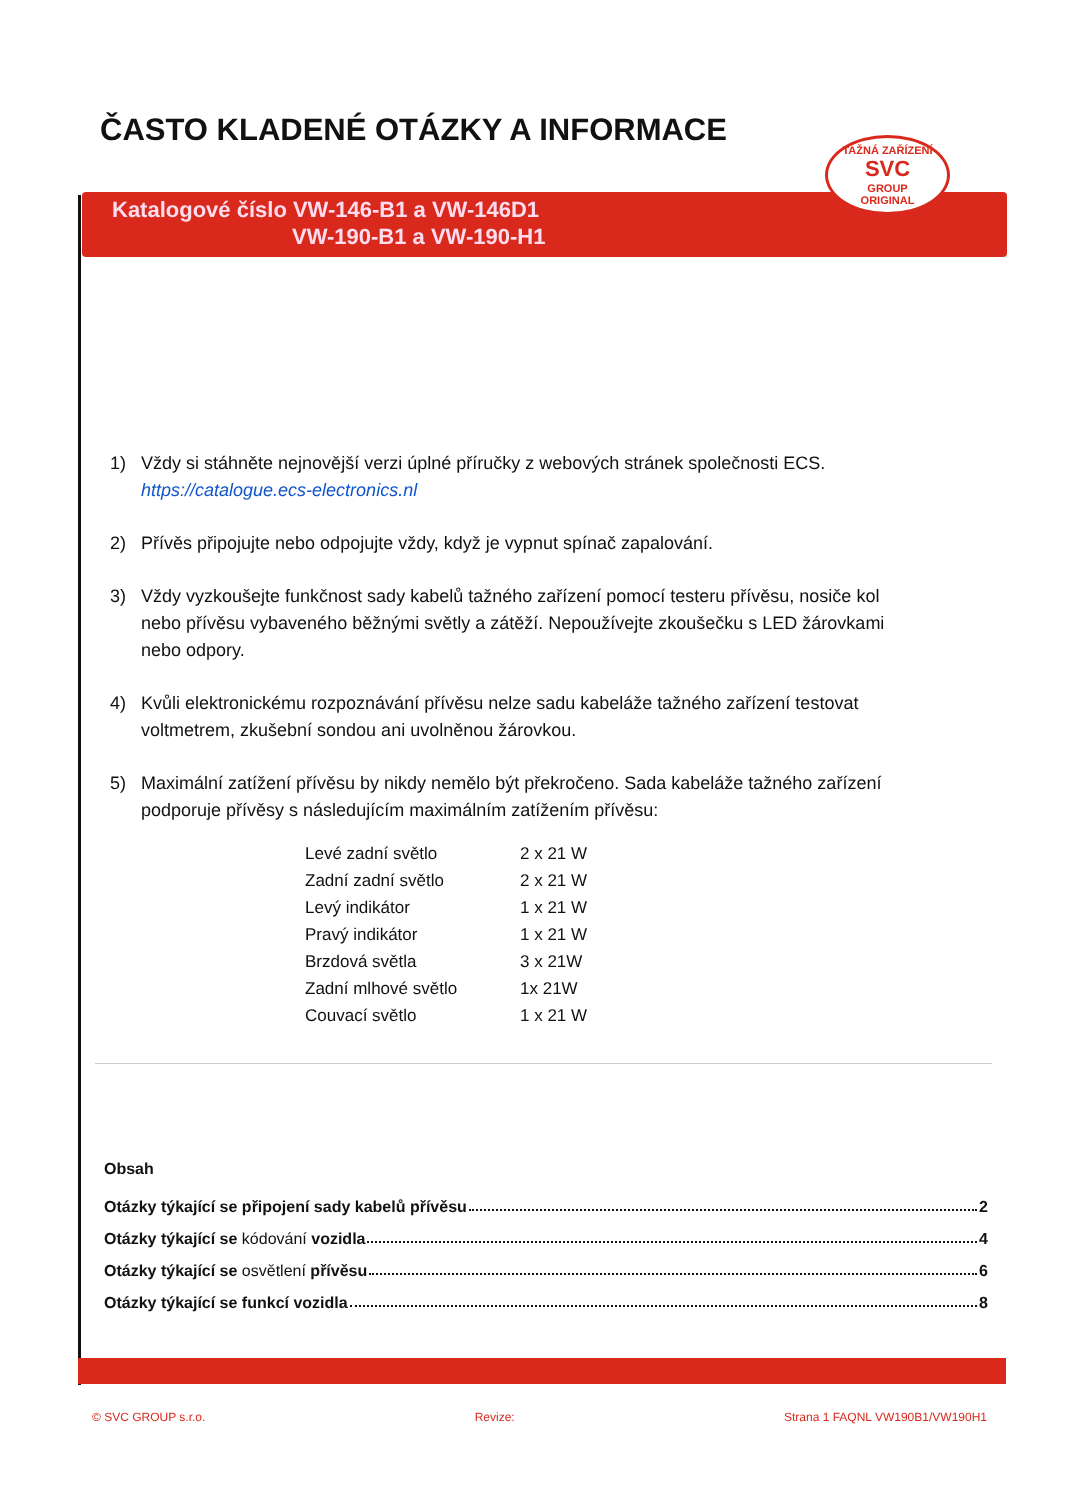ČASTO KLADENÉ OTÁZKY A INFORMACE
Katalogové číslo VW-146-B1 a VW-146D1
VW-190-B1 a VW-190-H1
TAŽNÁ ZAŘÍZENÍ
SVC
GROUP
ORIGINAL
1) Vždy si stáhněte nejnovější verzi úplné příručky z webových stránek společnosti ECS.
https://catalogue.ecs-electronics.nl
2) Přívěs připojujte nebo odpojujte vždy, když je vypnut spínač zapalování.
3) Vždy vyzkoušejte funkčnost sady kabelů tažného zařízení pomocí testeru přívěsu, nosiče kol nebo přívěsu vybaveného běžnými světly a zátěží. Nepoužívejte zkoušečku s LED žárovkami nebo odpory.
4) Kvůli elektronickému rozpoznávání přívěsu nelze sadu kabeláže tažného zařízení testovat voltmetrem, zkušební sondou ani uvolněnou žárovkou.
5) Maximální zatížení přívěsu by nikdy nemělo být překročeno. Sada kabeláže tažného zařízení podporuje přívěsy s následujícím maximálním zatížením přívěsu:
| Levé zadní světlo | 2 x 21 W |
| Zadní zadní světlo | 2 x 21 W |
| Levý indikátor | 1 x 21 W |
| Pravý indikátor | 1 x 21 W |
| Brzdová světla | 3 x 21W |
| Zadní mlhové světlo | 1x 21W |
| Couvací světlo | 1 x 21 W |
Obsah
Otázky týkající se připojení sady kabelů přívěsu 2
Otázky týkající se kódování vozidla 4
Otázky týkající se osvětlení přívěsu 6
Otázky týkající se funkcí vozidla 8
© SVC GROUP s.r.o. Revize: Strana 1 FAQNL VW190B1/VW190H1